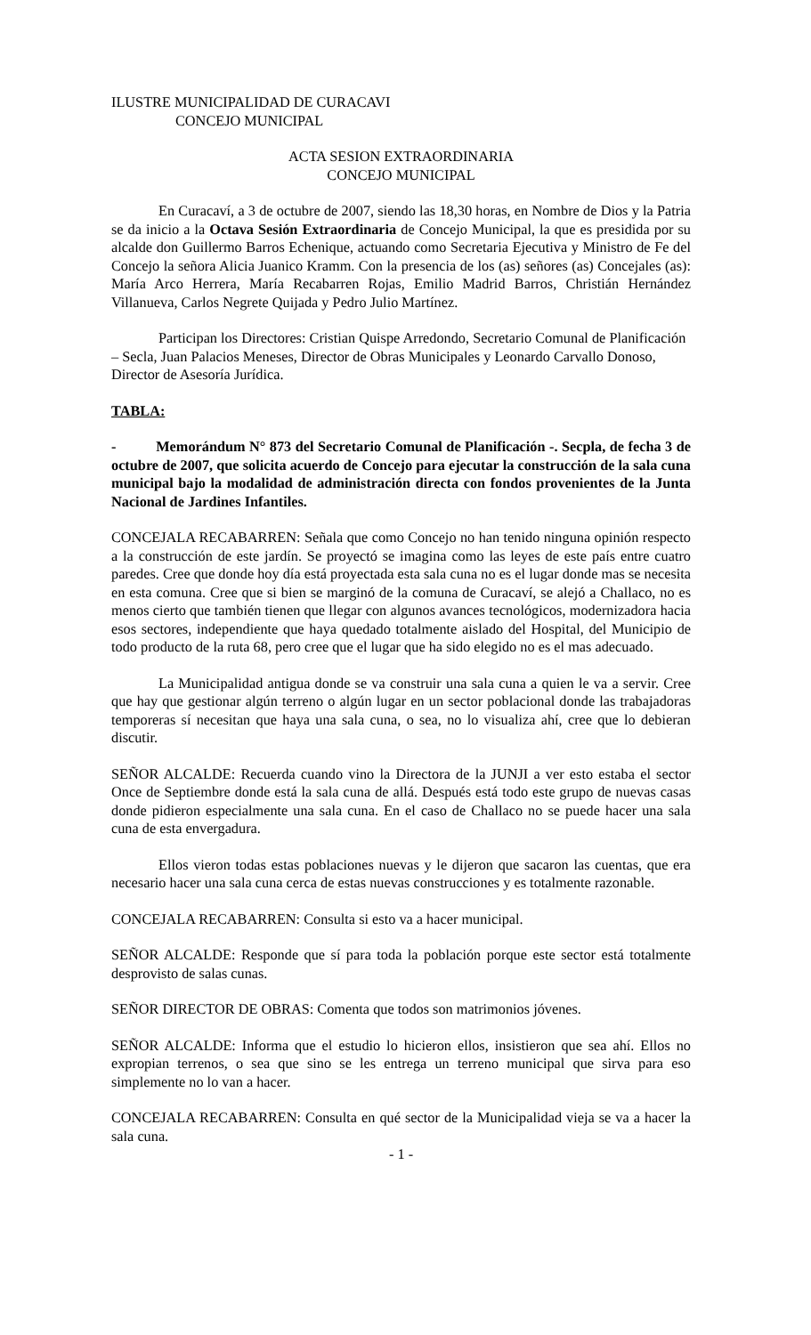ILUSTRE MUNICIPALIDAD DE CURACAVI
CONCEJO MUNICIPAL
ACTA SESION EXTRAORDINARIA
CONCEJO MUNICIPAL
En Curacaví, a 3 de octubre de 2007, siendo las 18,30 horas, en Nombre de Dios y la Patria se da inicio a la Octava Sesión Extraordinaria de Concejo Municipal, la que es presidida por su alcalde don Guillermo Barros Echenique, actuando como Secretaria Ejecutiva y Ministro de Fe del Concejo la señora Alicia Juanico Kramm. Con la presencia de los (as) señores (as) Concejales (as): María Arco Herrera, María Recabarren Rojas, Emilio Madrid Barros, Christián Hernández Villanueva, Carlos Negrete Quijada y Pedro Julio Martínez.
Participan los Directores: Cristian Quispe Arredondo, Secretario Comunal de Planificación – Secla, Juan Palacios Meneses, Director de Obras Municipales y Leonardo Carvallo Donoso, Director de Asesoría Jurídica.
TABLA:
- Memorándum N° 873 del Secretario Comunal de Planificación -. Secpla, de fecha 3 de octubre de 2007, que solicita acuerdo de Concejo para ejecutar la construcción de la sala cuna municipal bajo la modalidad de administración directa con fondos provenientes de la Junta Nacional de Jardines Infantiles.
CONCEJALA RECABARREN: Señala que como Concejo no han tenido ninguna opinión respecto a la construcción de este jardín. Se proyectó se imagina como las leyes de este país entre cuatro paredes. Cree que donde hoy día está proyectada esta sala cuna no es el lugar donde mas se necesita en esta comuna. Cree que si bien se marginó de la comuna de Curacaví, se alejó a Challaco, no es menos cierto que también tienen que llegar con algunos avances tecnológicos, modernizadora hacia esos sectores, independiente que haya quedado totalmente aislado del Hospital, del Municipio de todo producto de la ruta 68, pero cree que el lugar que ha sido elegido no es el mas adecuado.
La Municipalidad antigua donde se va construir una sala cuna a quien le va a servir. Cree que hay que gestionar algún terreno o algún lugar en un sector poblacional donde las trabajadoras temporeras sí necesitan que haya una sala cuna, o sea, no lo visualiza ahí, cree que lo debieran discutir.
SEÑOR ALCALDE: Recuerda cuando vino la Directora de la JUNJI a ver esto estaba el sector Once de Septiembre donde está la sala cuna de allá. Después está todo este grupo de nuevas casas donde pidieron especialmente una sala cuna. En el caso de Challaco no se puede hacer una sala cuna de esta envergadura.
Ellos vieron todas estas poblaciones nuevas y le dijeron que sacaron las cuentas, que era necesario hacer una sala cuna cerca de estas nuevas construcciones y es totalmente razonable.
CONCEJALA RECABARREN: Consulta si esto va a hacer municipal.
SEÑOR ALCALDE: Responde que sí para toda la población porque este sector está totalmente desprovisto de salas cunas.
SEÑOR DIRECTOR DE OBRAS: Comenta que todos son matrimonios jóvenes.
SEÑOR ALCALDE: Informa que el estudio lo hicieron ellos, insistieron que sea ahí. Ellos no expropian terrenos, o sea que sino se les entrega un terreno municipal que sirva para eso simplemente no lo van a hacer.
CONCEJALA RECABARREN: Consulta en qué sector de la Municipalidad vieja se va a hacer la sala cuna.
- 1 -